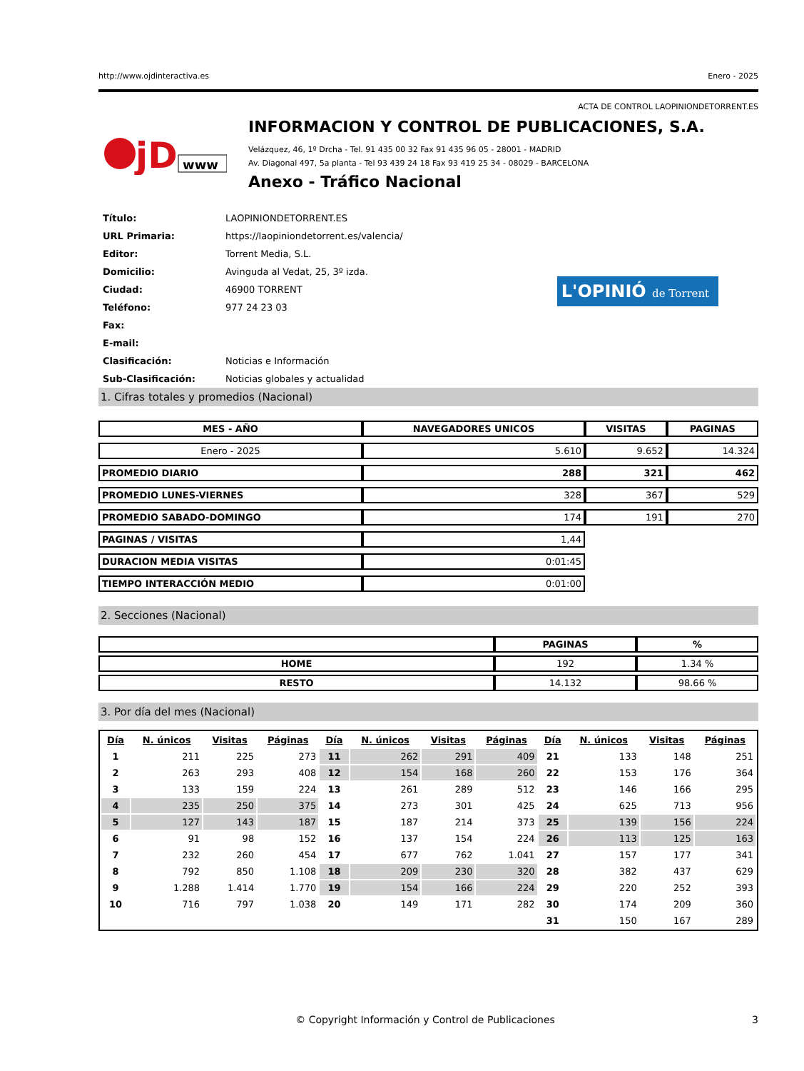http://www.ojdinteractiva.es Enero - 2025
ACTA DE CONTROL LAOPINIONDETORRENT.ES
jD
www
INFORMACION Y CONTROL DE PUBLICACIONES, S.A.
Velázquez, 46, 1º Drcha - Tel. 91 435 00 32 Fax 91 435 96 05 - 28001 - MADRID
Av. Diagonal 497, 5a planta - Tel 93 439 24 18 Fax 93 419 25 34 - 08029 - BARCELONA
Anexo - Tráfico Nacional
| Título: | LAOPINIONDETORRENT.ES |
| URL Primaria: | https://laopiniondetorrent.es/valencia/ |
| Editor: | Torrent Media, S.L. |
| Domicilio: | Avinguda al Vedat, 25, 3º izda. |
| Ciudad: | 46900 TORRENT |
| Teléfono: | 977 24 23 03 |
| Fax: | |
| E-mail: | |
| Clasificación: | Noticias e Información |
| Sub-Clasificación: | Noticias globales y actualidad |
L'OPINIÓ de Torrent
1. Cifras totales y promedios (Nacional)
| MES - AÑO | NAVEGADORES UNICOS | VISITAS | PAGINAS |
| --- | --- | --- | --- |
| Enero - 2025 | 5.610 | 9.652 | 14.324 |
| PROMEDIO DIARIO | 288 | 321 | 462 |
| PROMEDIO LUNES-VIERNES | 328 | 367 | 529 |
| PROMEDIO SABADO-DOMINGO | 174 | 191 | 270 |
| PAGINAS / VISITAS | 1,44 | | |
| DURACION MEDIA VISITAS | 0:01:45 | | |
| TIEMPO INTERACCIÓN MEDIO | 0:01:00 | | |
2. Secciones (Nacional)
| | PAGINAS | % |
| --- | --- | --- |
| HOME | 192 | 1.34 % |
| RESTO | 14.132 | 98.66 % |
3. Por día del mes (Nacional)
| Día | N. únicos | Visitas | Páginas | Día | N. únicos | Visitas | Páginas | Día | N. únicos | Visitas | Páginas |
| --- | --- | --- | --- | --- | --- | --- | --- | --- | --- | --- | --- |
| 1 | 211 | 225 | 273 | 11 | 262 | 291 | 409 | 21 | 133 | 148 | 251 |
| 2 | 263 | 293 | 408 | 12 | 154 | 168 | 260 | 22 | 153 | 176 | 364 |
| 3 | 133 | 159 | 224 | 13 | 261 | 289 | 512 | 23 | 146 | 166 | 295 |
| 4 | 235 | 250 | 375 | 14 | 273 | 301 | 425 | 24 | 625 | 713 | 956 |
| 5 | 127 | 143 | 187 | 15 | 187 | 214 | 373 | 25 | 139 | 156 | 224 |
| 6 | 91 | 98 | 152 | 16 | 137 | 154 | 224 | 26 | 113 | 125 | 163 |
| 7 | 232 | 260 | 454 | 17 | 677 | 762 | 1.041 | 27 | 157 | 177 | 341 |
| 8 | 792 | 850 | 1.108 | 18 | 209 | 230 | 320 | 28 | 382 | 437 | 629 |
| 9 | 1.288 | 1.414 | 1.770 | 19 | 154 | 166 | 224 | 29 | 220 | 252 | 393 |
| 10 | 716 | 797 | 1.038 | 20 | 149 | 171 | 282 | 30 | 174 | 209 | 360 |
| | | | | | | | | 31 | 150 | 167 | 289 |
© Copyright Información y Control de Publicaciones 3